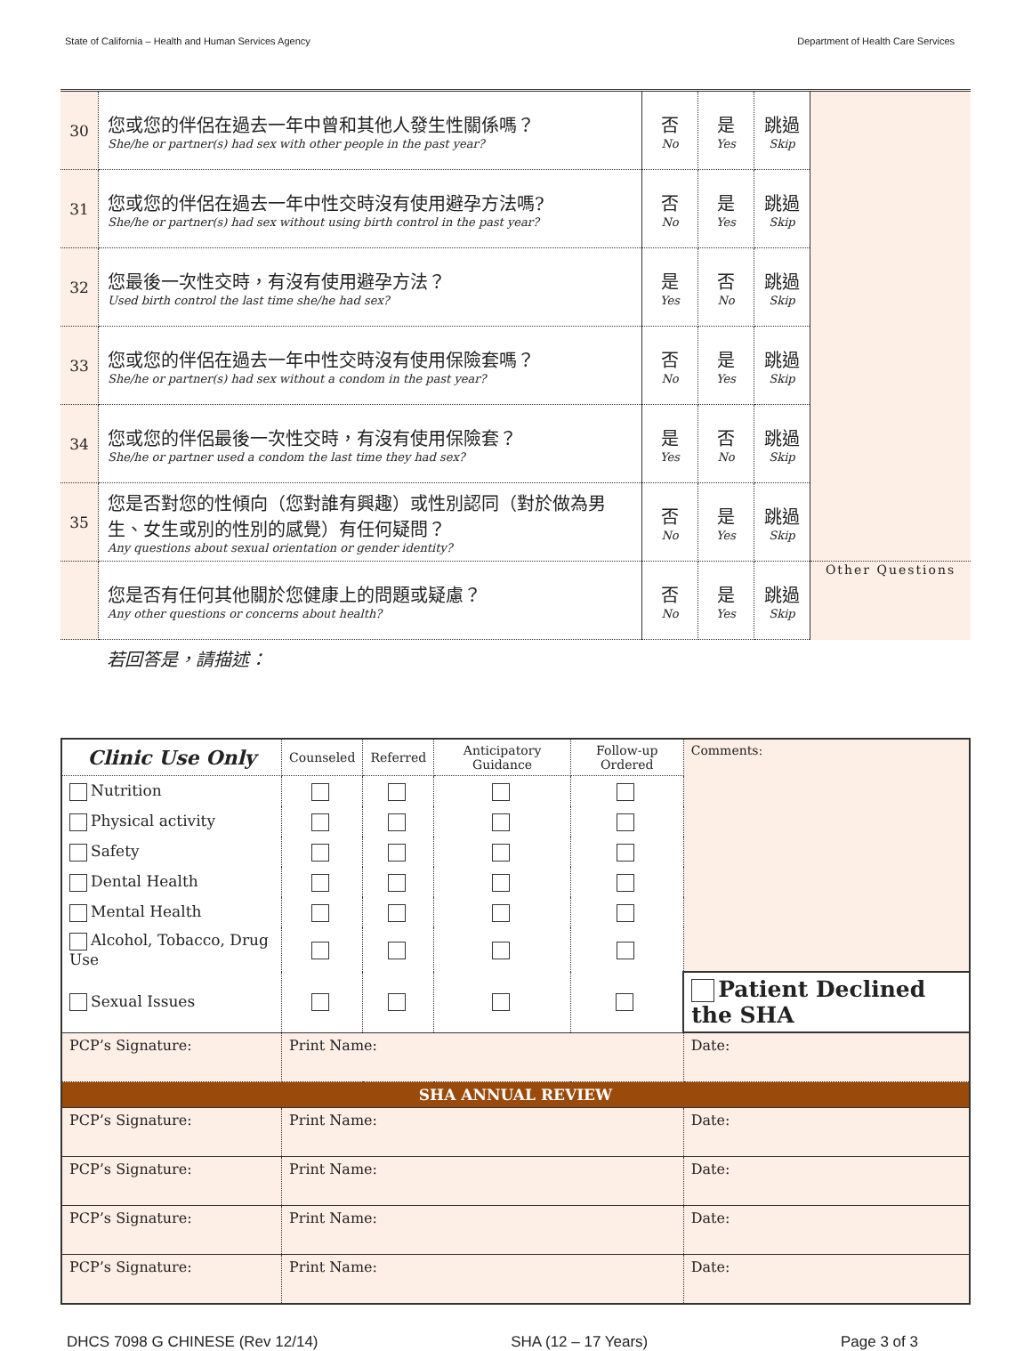State of California – Health and Human Services Agency Department of Health Care Services
| 30 | 您或您的伴侶在過去一年中曾和其他人發生性關係嗎？ She/he or partner(s) had sex with other people in the past year? | 否 No | 是 Yes | 跳過 Skip | |
| 31 | 您或您的伴侶在過去一年中性交時沒有使用避孕方法嗎? She/he or partner(s) had sex without using birth control in the past year? | 否 No | 是 Yes | 跳過 Skip | |
| 32 | 您最後一次性交時，有沒有使用避孕方法？ Used birth control the last time she/he had sex? | 是 Yes | 否 No | 跳過 Skip | |
| 33 | 您或您的伴侶在過去一年中性交時沒有使用保險套嗎？ She/he or partner(s) had sex without a condom in the past year? | 否 No | 是 Yes | 跳過 Skip | |
| 34 | 您或您的伴侶最後一次性交時，有沒有使用保險套？ She/he or partner used a condom the last time they had sex? | 是 Yes | 否 No | 跳過 Skip | |
| 35 | 您是否對您的性傾向（您對誰有興趣）或性別認同（對於做為男生、女生或別的性別的感覺）有任何疑問？ Any questions about sexual orientation or gender identity? | 否 No | 是 Yes | 跳過 Skip | |
| | 您是否有任何其他關於您健康上的問題或疑慮？ Any other questions or concerns about health? | 否 No | 是 Yes | 跳過 Skip | Other Questions |
若回答是，請描述：
| Clinic Use Only | Counseled | Referred | Anticipatory Guidance | Follow-up Ordered | Comments: |
| --- | --- | --- | --- | --- | --- |
| Nutrition | | | | | |
| Physical activity | | | | | |
| Safety | | | | | |
| Dental Health | | | | | |
| Mental Health | | | | | |
| Alcohol, Tobacco, Drug Use | | | | | |
| Sexual Issues | | | | | Patient Declined the SHA |
| PCP’s Signature: | Print Name: | | | | Date: |
| SHA ANNUAL REVIEW | | | | | |
| PCP’s Signature: | Print Name: | | | | Date: |
| PCP’s Signature: | Print Name: | | | | Date: |
| PCP’s Signature: | Print Name: | | | | Date: |
| PCP’s Signature: | Print Name: | | | | Date: |
DHCS 7098 G CHINESE (Rev 12/14) SHA (12 – 17 Years) Page 3 of 3